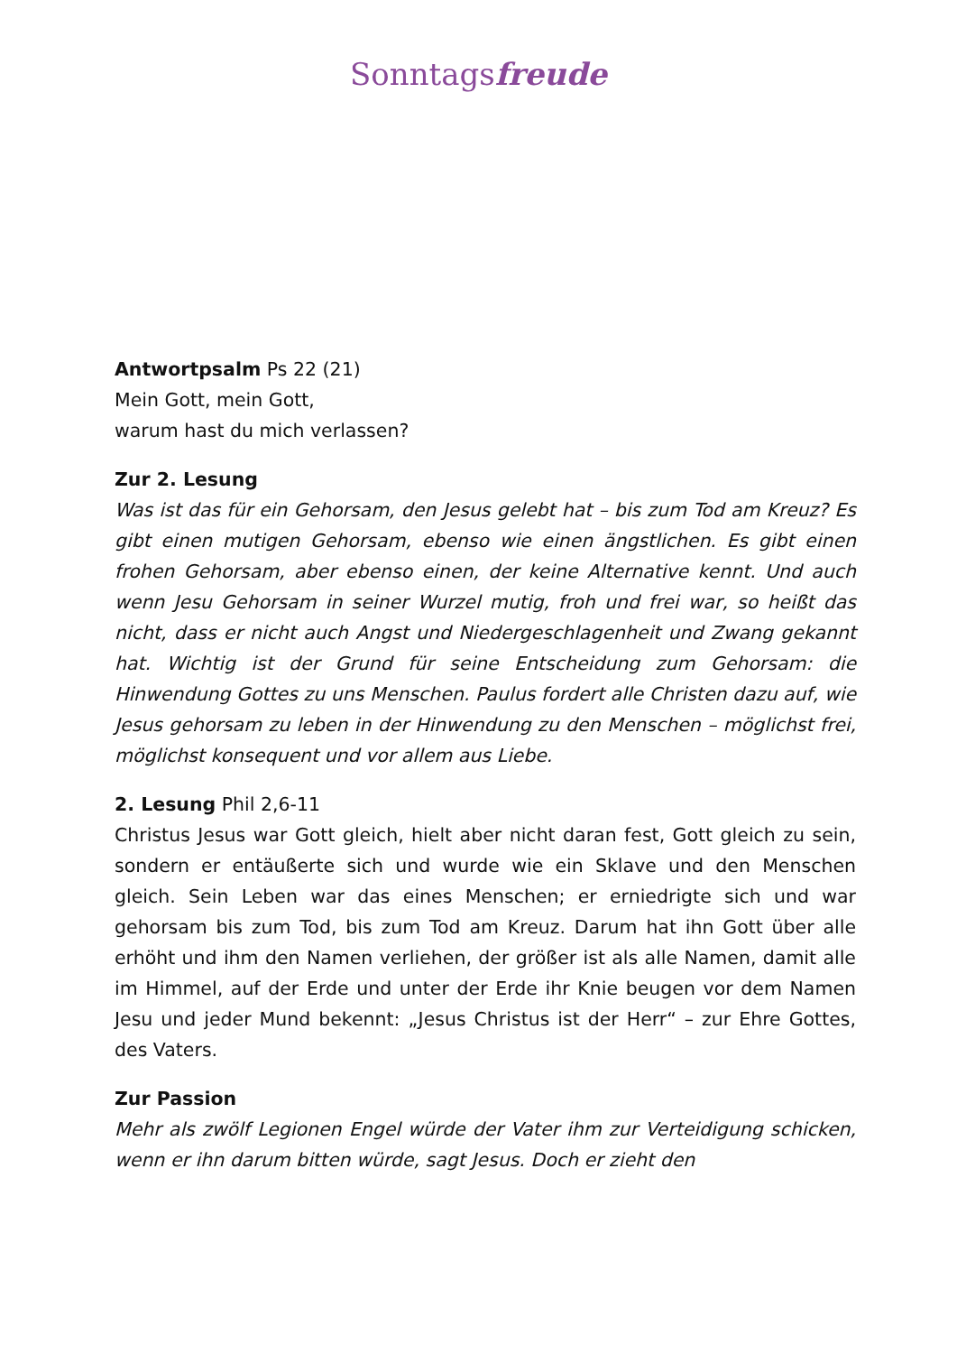Sonntagsfreude
Antwortpsalm Ps 22 (21)
Mein Gott, mein Gott,
warum hast du mich verlassen?
Zur 2. Lesung
Was ist das für ein Gehorsam, den Jesus gelebt hat – bis zum Tod am Kreuz? Es gibt einen mutigen Gehorsam, ebenso wie einen ängstlichen. Es gibt einen frohen Gehorsam, aber ebenso einen, der keine Alternative kennt. Und auch wenn Jesu Gehorsam in seiner Wurzel mutig, froh und frei war, so heißt das nicht, dass er nicht auch Angst und Niedergeschlagenheit und Zwang gekannt hat. Wichtig ist der Grund für seine Entscheidung zum Gehorsam: die Hinwendung Gottes zu uns Menschen. Paulus fordert alle Christen dazu auf, wie Jesus gehorsam zu leben in der Hinwendung zu den Menschen – möglichst frei, möglichst konsequent und vor allem aus Liebe.
2. Lesung Phil 2,6-11
Christus Jesus war Gott gleich, hielt aber nicht daran fest, Gott gleich zu sein, sondern er entäußerte sich und wurde wie ein Sklave und den Menschen gleich. Sein Leben war das eines Menschen; er erniedrigte sich und war gehorsam bis zum Tod, bis zum Tod am Kreuz. Darum hat ihn Gott über alle erhöht und ihm den Namen verliehen, der größer ist als alle Namen, damit alle im Himmel, auf der Erde und unter der Erde ihr Knie beugen vor dem Namen Jesu und jeder Mund bekennt: „Jesus Christus ist der Herr“ – zur Ehre Gottes, des Vaters.
Zur Passion
Mehr als zwölf Legionen Engel würde der Vater ihm zur Verteidigung schicken, wenn er ihn darum bitten würde, sagt Jesus. Doch er zieht den